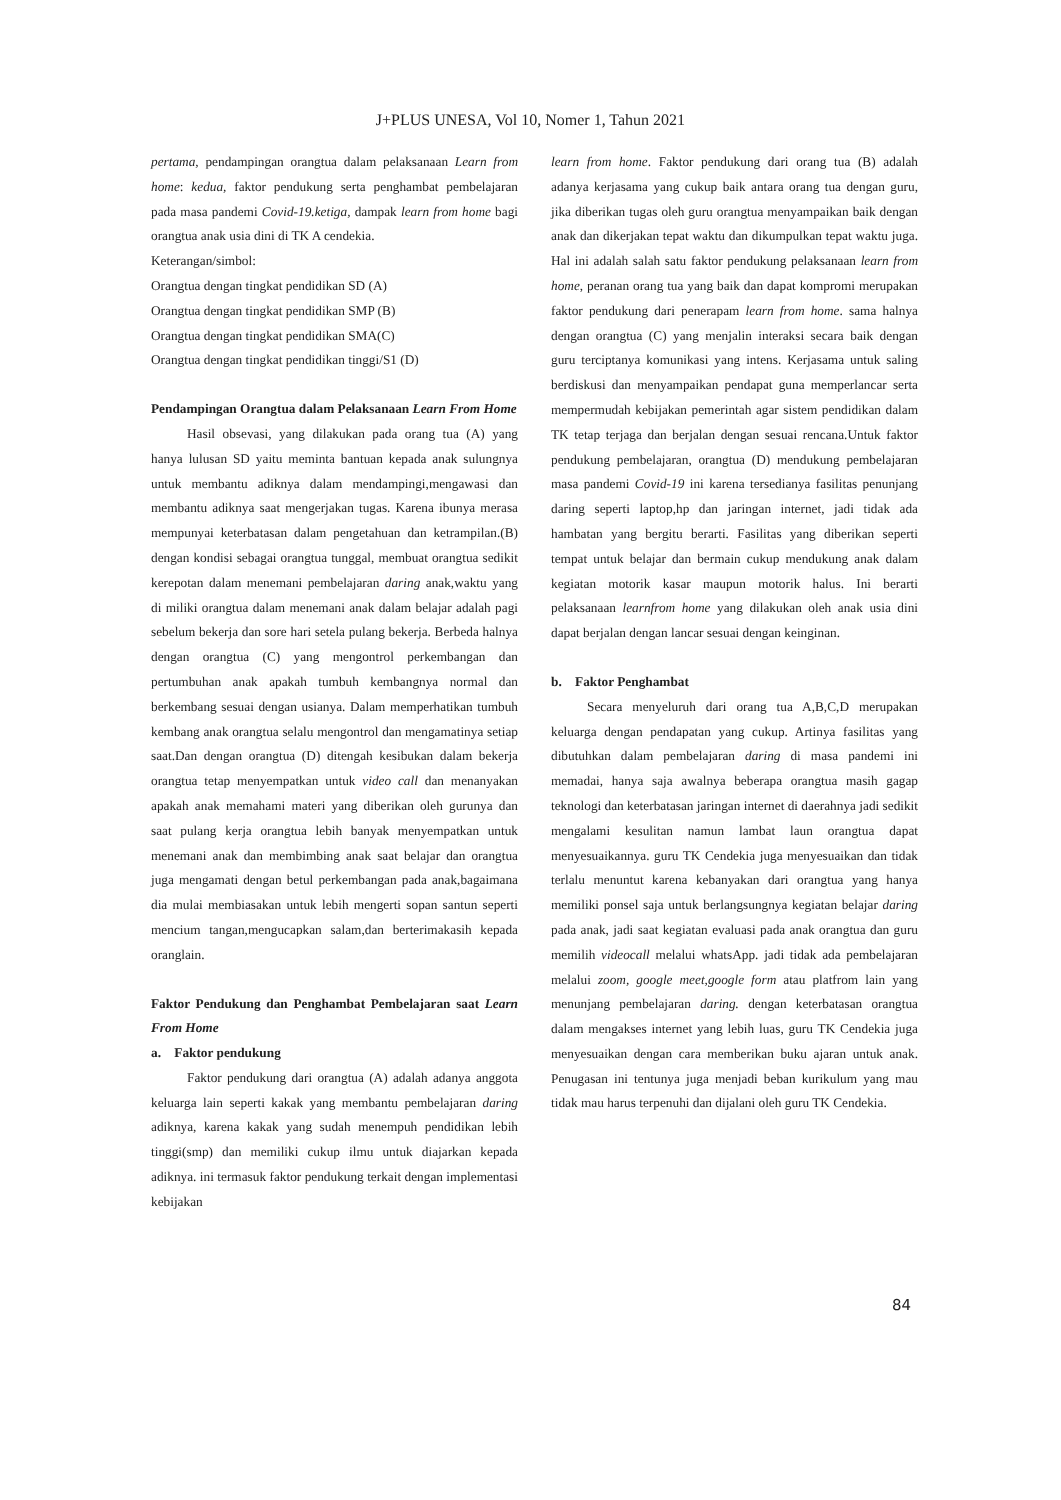J+PLUS UNESA, Vol 10, Nomer 1, Tahun 2021
pertama, pendampingan orangtua dalam pelaksanaan Learn from home: kedua, faktor pendukung serta penghambat pembelajaran pada masa pandemi Covid-19.ketiga, dampak learn from home bagi orangtua anak usia dini di TK A cendekia.
Keterangan/simbol:
Orangtua dengan tingkat pendidikan SD (A)
Orangtua dengan tingkat pendidikan SMP (B)
Orangtua dengan tingkat pendidikan SMA(C)
Orangtua dengan tingkat pendidikan tinggi/S1 (D)
Pendampingan Orangtua dalam Pelaksanaan Learn From Home
Hasil obsevasi, yang dilakukan pada orang tua (A) yang hanya lulusan SD yaitu meminta bantuan kepada anak sulungnya untuk membantu adiknya dalam mendampingi,mengawasi dan membantu adiknya saat mengerjakan tugas. Karena ibunya merasa mempunyai keterbatasan dalam pengetahuan dan ketrampilan.(B) dengan kondisi sebagai orangtua tunggal, membuat orangtua sedikit kerepotan dalam menemani pembelajaran daring anak,waktu yang di miliki orangtua dalam menemani anak dalam belajar adalah pagi sebelum bekerja dan sore hari setela pulang bekerja. Berbeda halnya dengan orangtua (C) yang mengontrol perkembangan dan pertumbuhan anak apakah tumbuh kembangnya normal dan berkembang sesuai dengan usianya. Dalam memperhatikan tumbuh kembang anak orangtua selalu mengontrol dan mengamatinya setiap saat.Dan dengan orangtua (D) ditengah kesibukan dalam bekerja orangtua tetap menyempatkan untuk video call dan menanyakan apakah anak memahami materi yang diberikan oleh gurunya dan saat pulang kerja orangtua lebih banyak menyempatkan untuk menemani anak dan membimbing anak saat belajar dan orangtua juga mengamati dengan betul perkembangan pada anak,bagaimana dia mulai membiasakan untuk lebih mengerti sopan santun seperti mencium tangan,mengucapkan salam,dan berterimakasih kepada oranglain.
Faktor Pendukung dan Penghambat Pembelajaran saat Learn From Home
a. Faktor pendukung
Faktor pendukung dari orangtua (A) adalah adanya anggota keluarga lain seperti kakak yang membantu pembelajaran daring adiknya, karena kakak yang sudah menempuh pendidikan lebih tinggi(smp) dan memiliki cukup ilmu untuk diajarkan kepada adiknya. ini termasuk faktor pendukung terkait dengan implementasi kebijakan
learn from home. Faktor pendukung dari orang tua (B) adalah adanya kerjasama yang cukup baik antara orang tua dengan guru, jika diberikan tugas oleh guru orangtua menyampaikan baik dengan anak dan dikerjakan tepat waktu dan dikumpulkan tepat waktu juga. Hal ini adalah salah satu faktor pendukung pelaksanaan learn from home, peranan orang tua yang baik dan dapat kompromi merupakan faktor pendukung dari penerapam learn from home. sama halnya dengan orangtua (C) yang menjalin interaksi secara baik dengan guru terciptanya komunikasi yang intens. Kerjasama untuk saling berdiskusi dan menyampaikan pendapat guna memperlancar serta mempermudah kebijakan pemerintah agar sistem pendidikan dalam TK tetap terjaga dan berjalan dengan sesuai rencana.Untuk faktor pendukung pembelajaran, orangtua (D) mendukung pembelajaran masa pandemi Covid-19 ini karena tersedianya fasilitas penunjang daring seperti laptop,hp dan jaringan internet, jadi tidak ada hambatan yang bergitu berarti. Fasilitas yang diberikan seperti tempat untuk belajar dan bermain cukup mendukung anak dalam kegiatan motorik kasar maupun motorik halus. Ini berarti pelaksanaan learnfrom home yang dilakukan oleh anak usia dini dapat berjalan dengan lancar sesuai dengan keinginan.
b. Faktor Penghambat
Secara menyeluruh dari orang tua A,B,C,D merupakan keluarga dengan pendapatan yang cukup. Artinya fasilitas yang dibutuhkan dalam pembelajaran daring di masa pandemi ini memadai, hanya saja awalnya beberapa orangtua masih gagap teknologi dan keterbatasan jaringan internet di daerahnya jadi sedikit mengalami kesulitan namun lambat laun orangtua dapat menyesuaikannya. guru TK Cendekia juga menyesuaikan dan tidak terlalu menuntut karena kebanyakan dari orangtua yang hanya memiliki ponsel saja untuk berlangsungnya kegiatan belajar daring pada anak, jadi saat kegiatan evaluasi pada anak orangtua dan guru memilih videocall melalui whatsApp. jadi tidak ada pembelajaran melalui zoom, google meet,google form atau platfrom lain yang menunjang pembelajaran daring. dengan keterbatasan orangtua dalam mengakses internet yang lebih luas, guru TK Cendekia juga menyesuaikan dengan cara memberikan buku ajaran untuk anak. Penugasan ini tentunya juga menjadi beban kurikulum yang mau tidak mau harus terpenuhi dan dijalani oleh guru TK Cendekia.
84